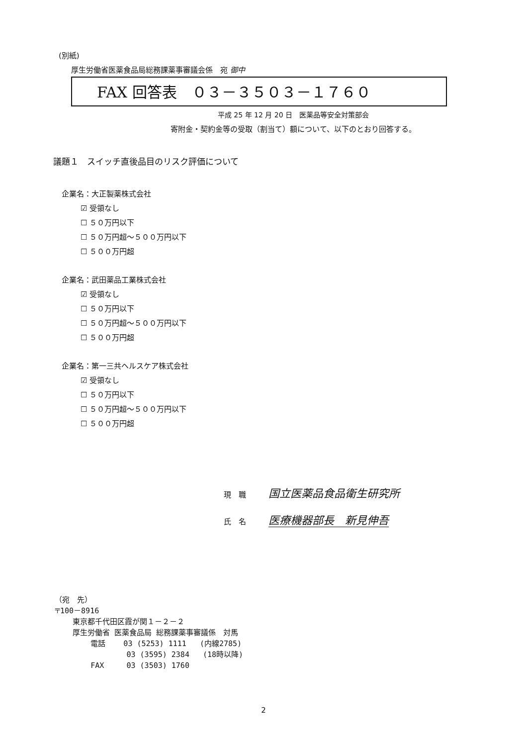(別紙)
厚生労働省医薬食品局総務課薬事審議会係　宛 御中
FAX 回答表　０３－３５０３－１７６０
平成 25 年 12 月 20 日　医薬品等安全対策部会
寄附金・契約金等の受取（割当て）額について、以下のとおり回答する。
議題１　スイッチ直後品目のリスク評価について
企業名：大正製薬株式会社
☑ 受領なし
☐ ５０万円以下
☐ ５０万円超～５００万円以下
☐ ５００万円超
企業名：武田薬品工業株式会社
☑ 受領なし
☐ ５０万円以下
☐ ５０万円超～５００万円以下
☐ ５００万円超
企業名：第一三共ヘルスケア株式会社
☑ 受領なし
☐ ５０万円以下
☐ ５０万円超～５００万円以下
☐ ５００万円超
現　職 国立医薬品食品衛生研究所
氏　名 医療機器部長　新見伸吾
（宛　先） 〒100－8916 東京都千代田区霞が関１－２－２ 厚生労働省 医薬食品局 総務課薬事審議係　対馬 電話 03 (5253) 1111 (内線2785) 03 (3595) 2384 (18時以降) FAX 03 (3503) 1760
2